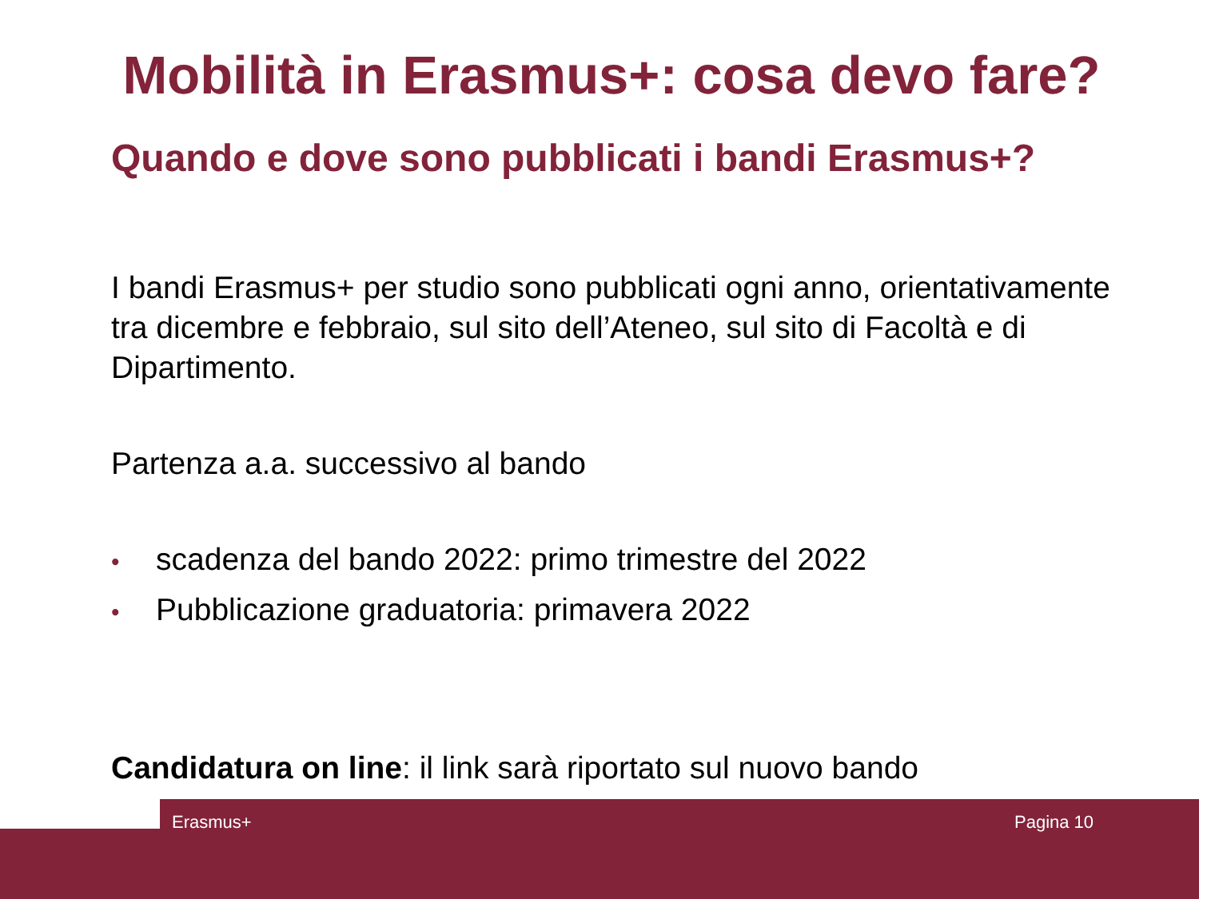Mobilità in Erasmus+: cosa devo fare?
Quando e dove sono pubblicati i bandi Erasmus+?
I bandi Erasmus+ per studio sono pubblicati ogni anno, orientativamente tra dicembre e febbraio, sul sito dell’Ateneo, sul sito di Facoltà e di Dipartimento.
Partenza a.a. successivo al bando
• scadenza del bando 2022: primo trimestre del 2022
• Pubblicazione graduatoria: primavera 2022
Candidatura on line: il link sarà riportato sul nuovo bando
Erasmus+ Pagina 10